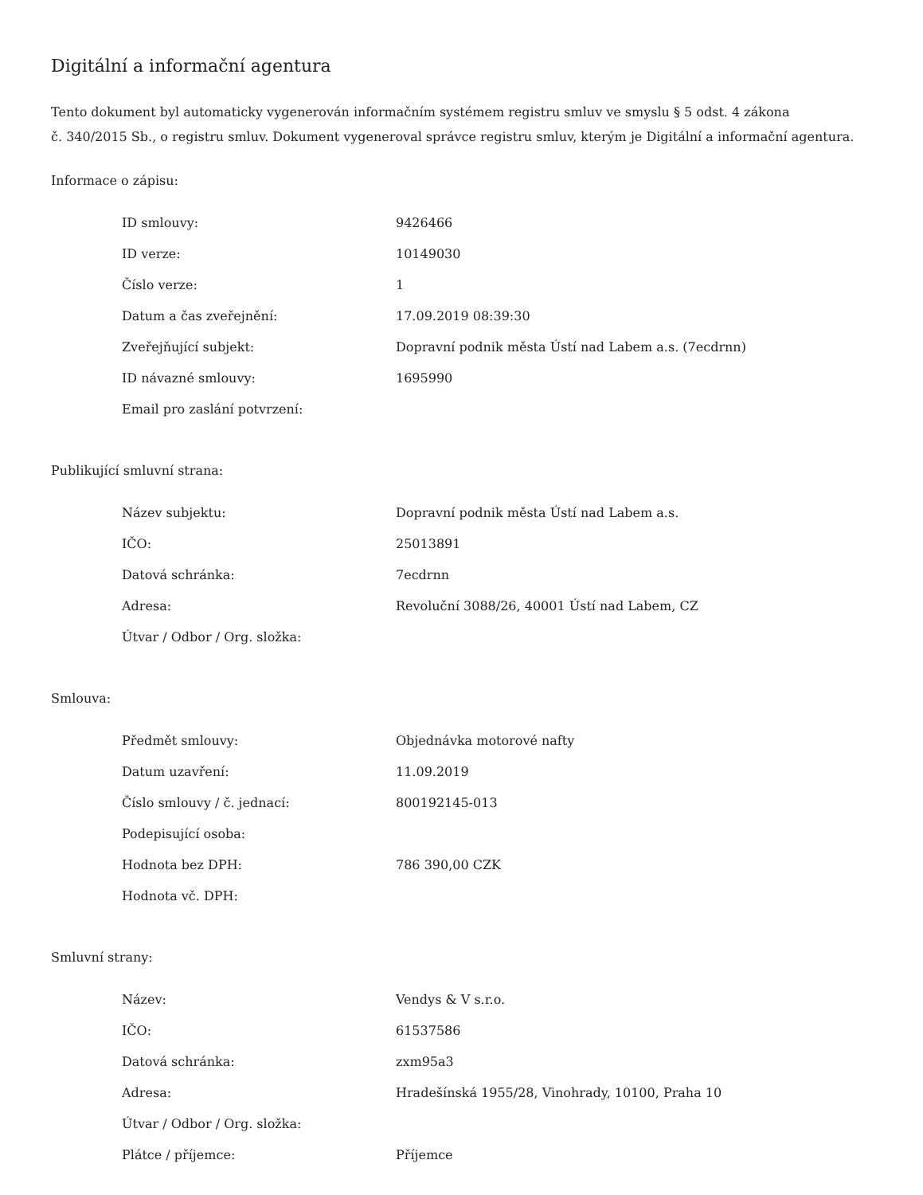Digitální a informační agentura
Tento dokument byl automaticky vygenerován informačním systémem registru smluv ve smyslu § 5 odst. 4 zákona
č. 340/2015 Sb., o registru smluv. Dokument vygeneroval správce registru smluv, kterým je Digitální a informační agentura.
Informace o zápisu:
| ID smlouvy: | 9426466 |
| ID verze: | 10149030 |
| Číslo verze: | 1 |
| Datum a čas zveřejnění: | 17.09.2019 08:39:30 |
| Zveřejňující subjekt: | Dopravní podnik města Ústí nad Labem a.s. (7ecdrnn) |
| ID návazné smlouvy: | 1695990 |
| Email pro zaslání potvrzení: | |
Publikující smluvní strana:
| Název subjektu: | Dopravní podnik města Ústí nad Labem a.s. |
| IČO: | 25013891 |
| Datová schránka: | 7ecdrnn |
| Adresa: | Revoluční 3088/26, 40001 Ústí nad Labem, CZ |
| Útvar / Odbor / Org. složka: | |
Smlouva:
| Předmět smlouvy: | Objednávka motorové nafty |
| Datum uzavření: | 11.09.2019 |
| Číslo smlouvy / č. jednací: | 800192145-013 |
| Podepisující osoba: | |
| Hodnota bez DPH: | 786 390,00 CZK |
| Hodnota vč. DPH: | |
Smluvní strany:
| Název: | Vendys & V s.r.o. |
| IČO: | 61537586 |
| Datová schránka: | zxm95a3 |
| Adresa: | Hradešínská 1955/28, Vinohrady, 10100, Praha 10 |
| Útvar / Odbor / Org. složka: | |
| Plátce / příjemce: | Příjemce |